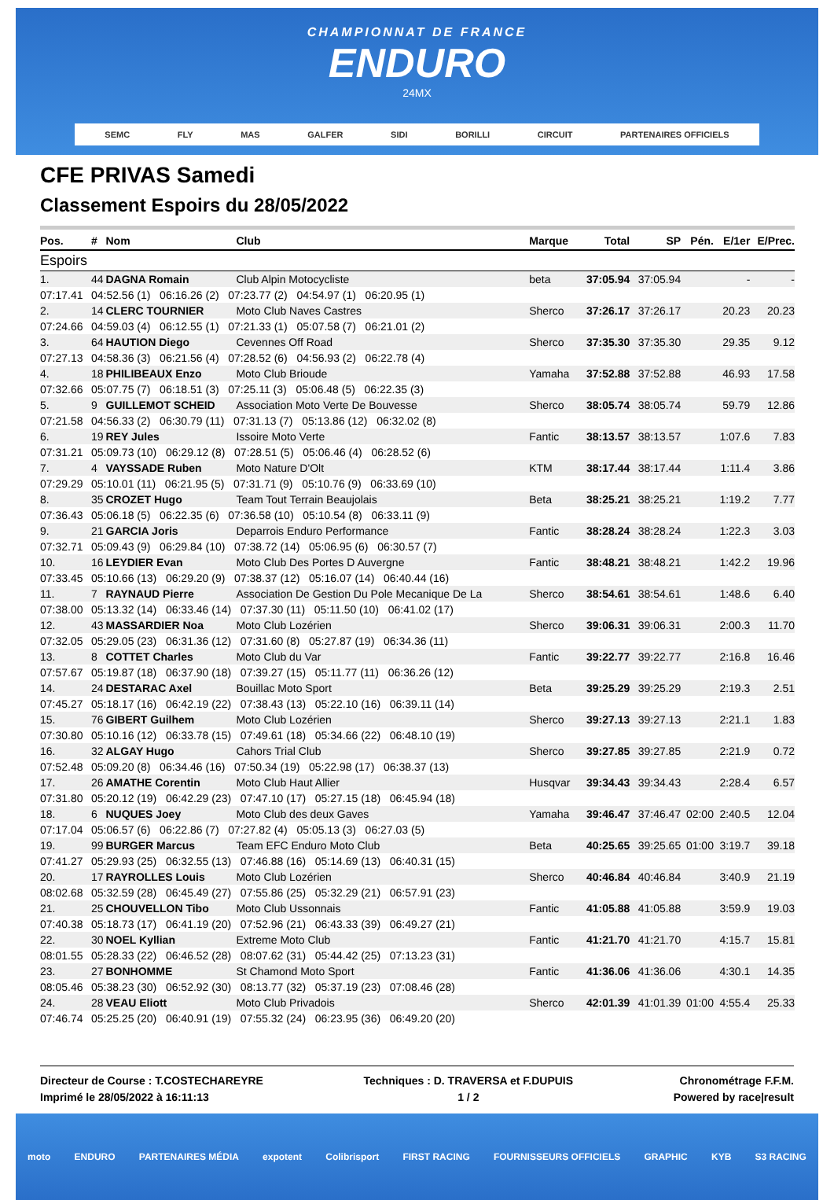CHAMPIONNAT DE FRANCE
ENDURO
24MX
SEMC FLY MAS GALFER SIDI BORILLI CIRCUIT PARTENAIRES OFFICIELS
CFE PRIVAS Samedi
Classement Espoirs du 28/05/2022
| Pos. | # | Nom | Club | | Marque | Total | SP | Pén. | E/1er | E/Prec. |
| --- | --- | --- | --- | --- | --- | --- | --- | --- | --- | --- |
| Espoirs | | | | | | | | | | |
| 1. | 44 | DAGNA Romain | Club Alpin Motocycliste | | beta | 37:05.94 | 37:05.94 | | - | - |
| 07:17.41 | 04:52.56 (1) 06:16.26 (2) 07:23.77 (2) 04:54.97 (1) 06:20.95 (1) | | | | | | | | | |
| 2. | 14 | CLERC TOURNIER | Moto Club Naves Castres | | Sherco | 37:26.17 | 37:26.17 | | 20.23 | 20.23 |
| 07:24.66 | 04:59.03 (4) 06:12.55 (1) 07:21.33 (1) 05:07.58 (7) 06:21.01 (2) | | | | | | | | | |
| 3. | 64 | HAUTION Diego | Cevennes Off Road | | Sherco | 37:35.30 | 37:35.30 | | 29.35 | 9.12 |
| 07:27.13 | 04:58.36 (3) 06:21.56 (4) 07:28.52 (6) 04:56.93 (2) 06:22.78 (4) | | | | | | | | | |
| 4. | 18 | PHILIBEAUX Enzo | Moto Club Brioude | | Yamaha | 37:52.88 | 37:52.88 | | 46.93 | 17.58 |
| 07:32.66 | 05:07.75 (7) 06:18.51 (3) 07:25.11 (3) 05:06.48 (5) 06:22.35 (3) | | | | | | | | | |
| 5. | 9 | GUILLEMOT SCHEID | Association Moto Verte De Bouvesse | | Sherco | 38:05.74 | 38:05.74 | | 59.79 | 12.86 |
| 07:21.58 | 04:56.33 (2) 06:30.79 (11) 07:31.13 (7) 05:13.86 (12) 06:32.02 (8) | | | | | | | | | |
| 6. | 19 | REY Jules | Issoire Moto Verte | | Fantic | 38:13.57 | 38:13.57 | | 1:07.6 | 7.83 |
| 07:31.21 | 05:09.73 (10) 06:29.12 (8) 07:28.51 (5) 05:06.46 (4) 06:28.52 (6) | | | | | | | | | |
| 7. | 4 | VAYSSADE Ruben | Moto Nature D'Olt | | KTM | 38:17.44 | 38:17.44 | | 1:11.4 | 3.86 |
| 07:29.29 | 05:10.01 (11) 06:21.95 (5) 07:31.71 (9) 05:10.76 (9) 06:33.69 (10) | | | | | | | | | |
| 8. | 35 | CROZET Hugo | Team Tout Terrain Beaujolais | | Beta | 38:25.21 | 38:25.21 | | 1:19.2 | 7.77 |
| 07:36.43 | 05:06.18 (5) 06:22.35 (6) 07:36.58 (10) 05:10.54 (8) 06:33.11 (9) | | | | | | | | | |
| 9. | 21 | GARCIA Joris | Deparrois Enduro Performance | | Fantic | 38:28.24 | 38:28.24 | | 1:22.3 | 3.03 |
| 07:32.71 | 05:09.43 (9) 06:29.84 (10) 07:38.72 (14) 05:06.95 (6) 06:30.57 (7) | | | | | | | | | |
| 10. | 16 | LEYDIER Evan | Moto Club Des Portes D Auvergne | | Fantic | 38:48.21 | 38:48.21 | | 1:42.2 | 19.96 |
| 07:33.45 | 05:10.66 (13) 06:29.20 (9) 07:38.37 (12) 05:16.07 (14) 06:40.44 (16) | | | | | | | | | |
| 11. | 7 | RAYNAUD Pierre | Association De Gestion Du Pole Mecanique De La | | Sherco | 38:54.61 | 38:54.61 | | 1:48.6 | 6.40 |
| 07:38.00 | 05:13.32 (14) 06:33.46 (14) 07:37.30 (11) 05:11.50 (10) 06:41.02 (17) | | | | | | | | | |
| 12. | 43 | MASSARDIER Noa | Moto Club Lozérien | | Sherco | 39:06.31 | 39:06.31 | | 2:00.3 | 11.70 |
| 07:32.05 | 05:29.05 (23) 06:31.36 (12) 07:31.60 (8) 05:27.87 (19) 06:34.36 (11) | | | | | | | | | |
| 13. | 8 | COTTET Charles | Moto Club du Var | | Fantic | 39:22.77 | 39:22.77 | | 2:16.8 | 16.46 |
| 07:57.67 | 05:19.87 (18) 06:37.90 (18) 07:39.27 (15) 05:11.77 (11) 06:36.26 (12) | | | | | | | | | |
| 14. | 24 | DESTARAC Axel | Bouillac Moto Sport | | Beta | 39:25.29 | 39:25.29 | | 2:19.3 | 2.51 |
| 07:45.27 | 05:18.17 (16) 06:42.19 (22) 07:38.43 (13) 05:22.10 (16) 06:39.11 (14) | | | | | | | | | |
| 15. | 76 | GIBERT Guilhem | Moto Club Lozérien | | Sherco | 39:27.13 | 39:27.13 | | 2:21.1 | 1.83 |
| 07:30.80 | 05:10.16 (12) 06:33.78 (15) 07:49.61 (18) 05:34.66 (22) 06:48.10 (19) | | | | | | | | | |
| 16. | 32 | ALGAY Hugo | Cahors Trial Club | | Sherco | 39:27.85 | 39:27.85 | | 2:21.9 | 0.72 |
| 07:52.48 | 05:09.20 (8) 06:34.46 (16) 07:50.34 (19) 05:22.98 (17) 06:38.37 (13) | | | | | | | | | |
| 17. | 26 | AMATHE Corentin | Moto Club Haut Allier | | Husqvar | 39:34.43 | 39:34.43 | | 2:28.4 | 6.57 |
| 07:31.80 | 05:20.12 (19) 06:42.29 (23) 07:47.10 (17) 05:27.15 (18) 06:45.94 (18) | | | | | | | | | |
| 18. | 6 | NUQUES Joey | Moto Club des deux Gaves | | Yamaha | 39:46.47 | 37:46.47 | 02:00 | 2:40.5 | 12.04 |
| 07:17.04 | 05:06.57 (6) 06:22.86 (7) 07:27.82 (4) 05:05.13 (3) 06:27.03 (5) | | | | | | | | | |
| 19. | 99 | BURGER Marcus | Team EFC Enduro Moto Club | | Beta | 40:25.65 | 39:25.65 | 01:00 | 3:19.7 | 39.18 |
| 07:41.27 | 05:29.93 (25) 06:32.55 (13) 07:46.88 (16) 05:14.69 (13) 06:40.31 (15) | | | | | | | | | |
| 20. | 17 | RAYROLLES Louis | Moto Club Lozérien | | Sherco | 40:46.84 | 40:46.84 | | 3:40.9 | 21.19 |
| 08:02.68 | 05:32.59 (28) 06:45.49 (27) 07:55.86 (25) 05:32.29 (21) 06:57.91 (23) | | | | | | | | | |
| 21. | 25 | CHOUVELLON Tibo | Moto Club Ussonnais | | Fantic | 41:05.88 | 41:05.88 | | 3:59.9 | 19.03 |
| 07:40.38 | 05:18.73 (17) 06:41.19 (20) 07:52.96 (21) 06:43.33 (39) 06:49.27 (21) | | | | | | | | | |
| 22. | 30 | NOEL Kyllian | Extreme Moto Club | | Fantic | 41:21.70 | 41:21.70 | | 4:15.7 | 15.81 |
| 08:01.55 | 05:28.33 (22) 06:46.52 (28) 08:07.62 (31) 05:44.42 (25) 07:13.23 (31) | | | | | | | | | |
| 23. | 27 | BONHOMME | St Chamond Moto Sport | | Fantic | 41:36.06 | 41:36.06 | | 4:30.1 | 14.35 |
| 08:05.46 | 05:38.23 (30) 06:52.92 (30) 08:13.77 (32) 05:37.19 (23) 07:08.46 (28) | | | | | | | | | |
| 24. | 28 | VEAU Eliott | Moto Club Privadois | | Sherco | 42:01.39 | 41:01.39 | 01:00 | 4:55.4 | 25.33 |
| 07:46.74 | 05:25.25 (20) 06:40.91 (19) 07:55.32 (24) 06:23.95 (36) 06:49.20 (20) | | | | | | | | | |
Directeur de Course : T.COSTECHAREYRE
Imprimé le 28/05/2022 à 16:11:13
Techniques : D. TRAVERSA et F.DUPUIS
1 / 2
Chronométrage F.F.M.
Powered by race|result
moto ENDURO PARTENAIRES MÉDIA expotent Colibrisport FIRST RACING FOURNISSEURS OFFICIELS GRAPHIC KYB S3 RACING